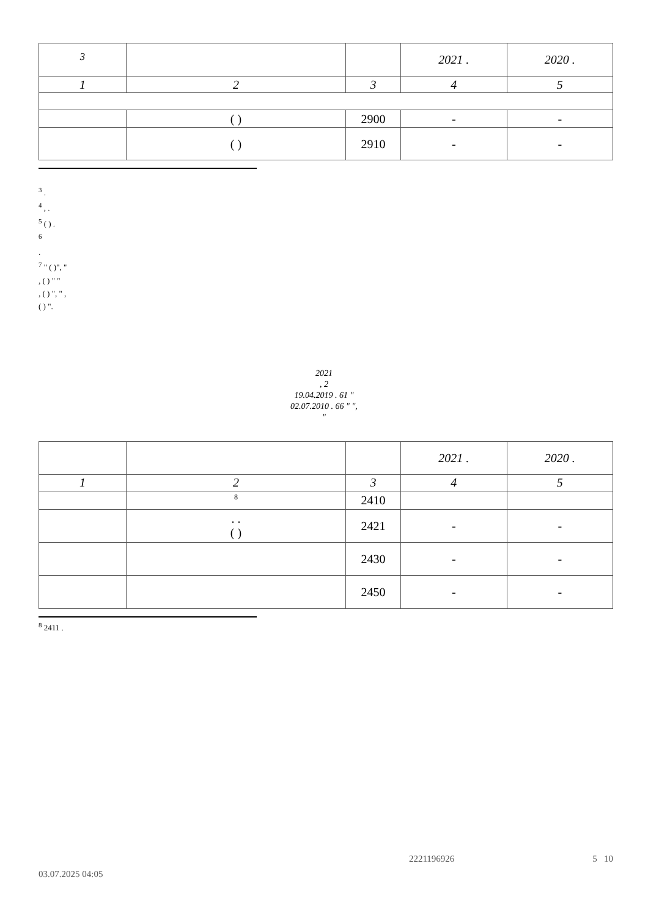| <sup>3</sup> | | | 2021 . | 2020 . |
| --- | --- | --- | --- | --- |
| 1 | 2 | 3 | 4 | 5 |
| | ( ) | 2900 | - | - |
| | ( ) | 2910 | - | - |
<sup>3</sup> .
<sup>4</sup> , .
<sup>5</sup> ( ) .
<sup>6</sup>
.
<sup>7</sup> " ( )", "
, ( ) " "
, ( ) ", " ,
( ) ".
2021
, 2
19.04.2019 . 61 "
02.07.2010 . 66 " ",
"
| | | | 2021 . | 2020 . |
| --- | --- | --- | --- | --- |
| 1 | 2 | 3 | 4 | 5 |
| | <sup>8</sup> | 2410 | | |
| | . . ( ) | 2421 | - | - |
| | | 2430 | - | - |
| | | 2450 | - | - |
<sup>8</sup> 2411 .
2221196926 5 10
03.07.2025 04:05